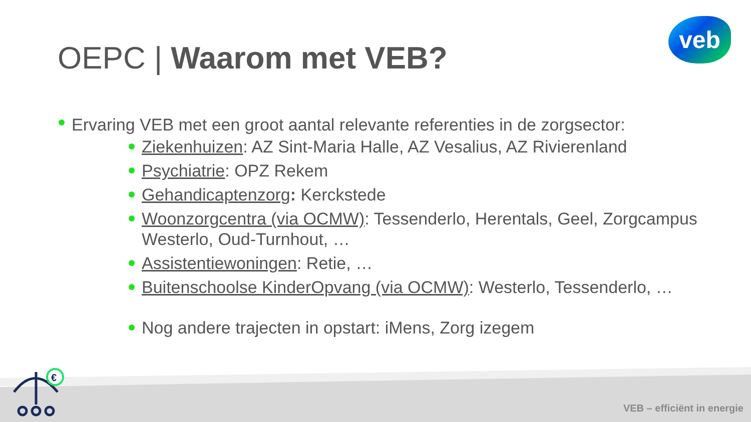OEPC | Waarom met VEB?
veb
Ervaring VEB met een groot aantal relevante referenties in de zorgsector:
Ziekenhuizen: AZ Sint-Maria Halle, AZ Vesalius, AZ Rivierenland
Psychiatrie: OPZ Rekem
Gehandicaptenzorg: Kerckstede
Woonzorgcentra (via OCMW): Tessenderlo, Herentals, Geel, Zorgcampus Westerlo, Oud-Turnhout, …
Assistentiewoningen: Retie, …
Buitenschoolse KinderOpvang (via OCMW): Westerlo, Tessenderlo, …
Nog andere trajecten in opstart: iMens, Zorg izegem
€
VEB – efficiënt in energie